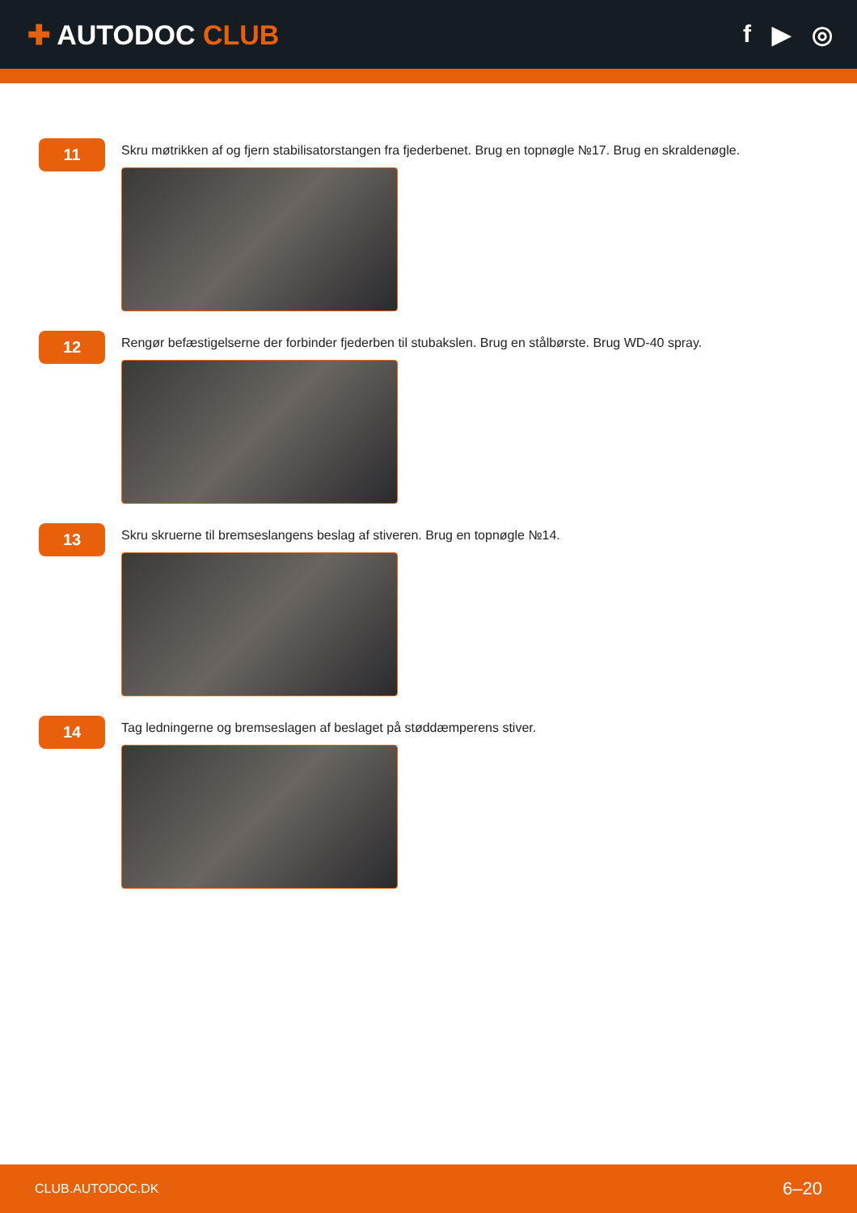✚ AUTODOC CLUB f ▶ ◎
11
Skru møtrikken af og fjern stabilisatorstangen fra fjederbenet. Brug en topnøgle №17. Brug en skraldenøgle.
12
Rengør befæstigelserne der forbinder fjederben til stubakslen. Brug en stålbørste. Brug WD-40 spray.
13
Skru skruerne til bremseslangens beslag af stiveren. Brug en topnøgle №14.
14
Tag ledningerne og bremseslagen af beslaget på støddæmperens stiver.
CLUB.AUTODOC.DK 6–20